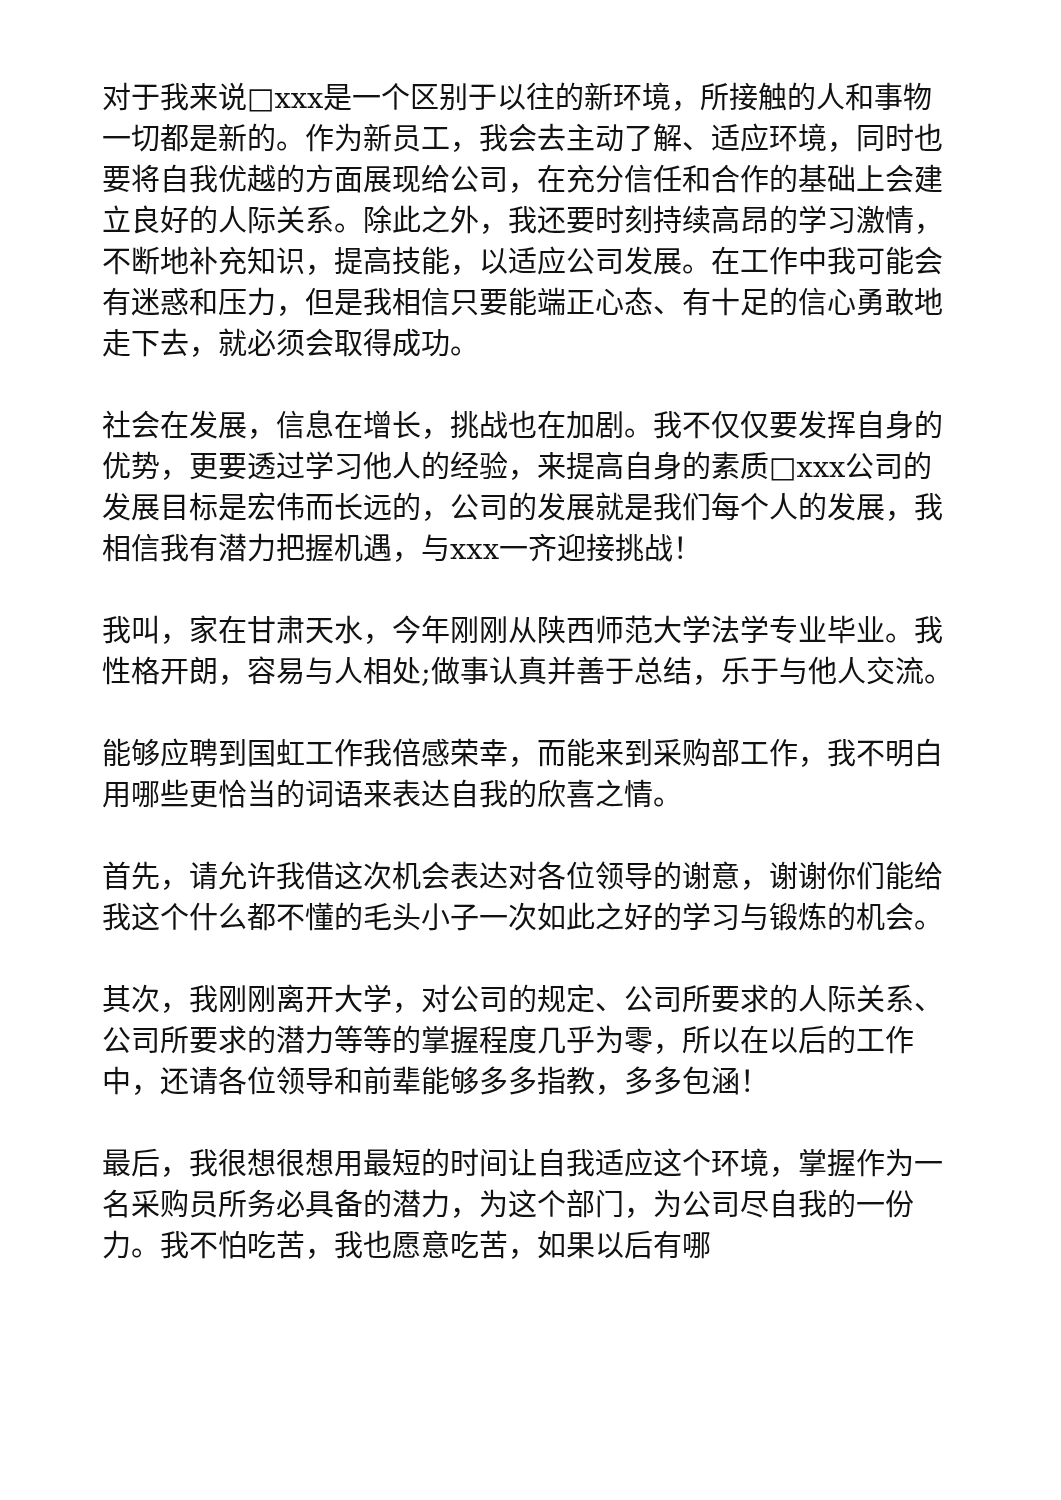对于我来说□xxx是一个区别于以往的新环境，所接触的人和事物一切都是新的。作为新员工，我会去主动了解、适应环境，同时也要将自我优越的方面展现给公司，在充分信任和合作的基础上会建立良好的人际关系。除此之外，我还要时刻持续高昂的学习激情，不断地补充知识，提高技能，以适应公司发展。在工作中我可能会有迷惑和压力，但是我相信只要能端正心态、有十足的信心勇敢地走下去，就必须会取得成功。
社会在发展，信息在增长，挑战也在加剧。我不仅仅要发挥自身的优势，更要透过学习他人的经验，来提高自身的素质□xxx公司的发展目标是宏伟而长远的，公司的发展就是我们每个人的发展，我相信我有潜力把握机遇，与xxx一齐迎接挑战！
我叫，家在甘肃天水，今年刚刚从陕西师范大学法学专业毕业。我性格开朗，容易与人相处;做事认真并善于总结，乐于与他人交流。
能够应聘到国虹工作我倍感荣幸，而能来到采购部工作，我不明白用哪些更恰当的词语来表达自我的欣喜之情。
首先，请允许我借这次机会表达对各位领导的谢意，谢谢你们能给我这个什么都不懂的毛头小子一次如此之好的学习与锻炼的机会。
其次，我刚刚离开大学，对公司的规定、公司所要求的人际关系、公司所要求的潜力等等的掌握程度几乎为零，所以在以后的工作中，还请各位领导和前辈能够多多指教，多多包涵！
最后，我很想很想用最短的时间让自我适应这个环境，掌握作为一名采购员所务必具备的潜力，为这个部门，为公司尽自我的一份力。我不怕吃苦，我也愿意吃苦，如果以后有哪